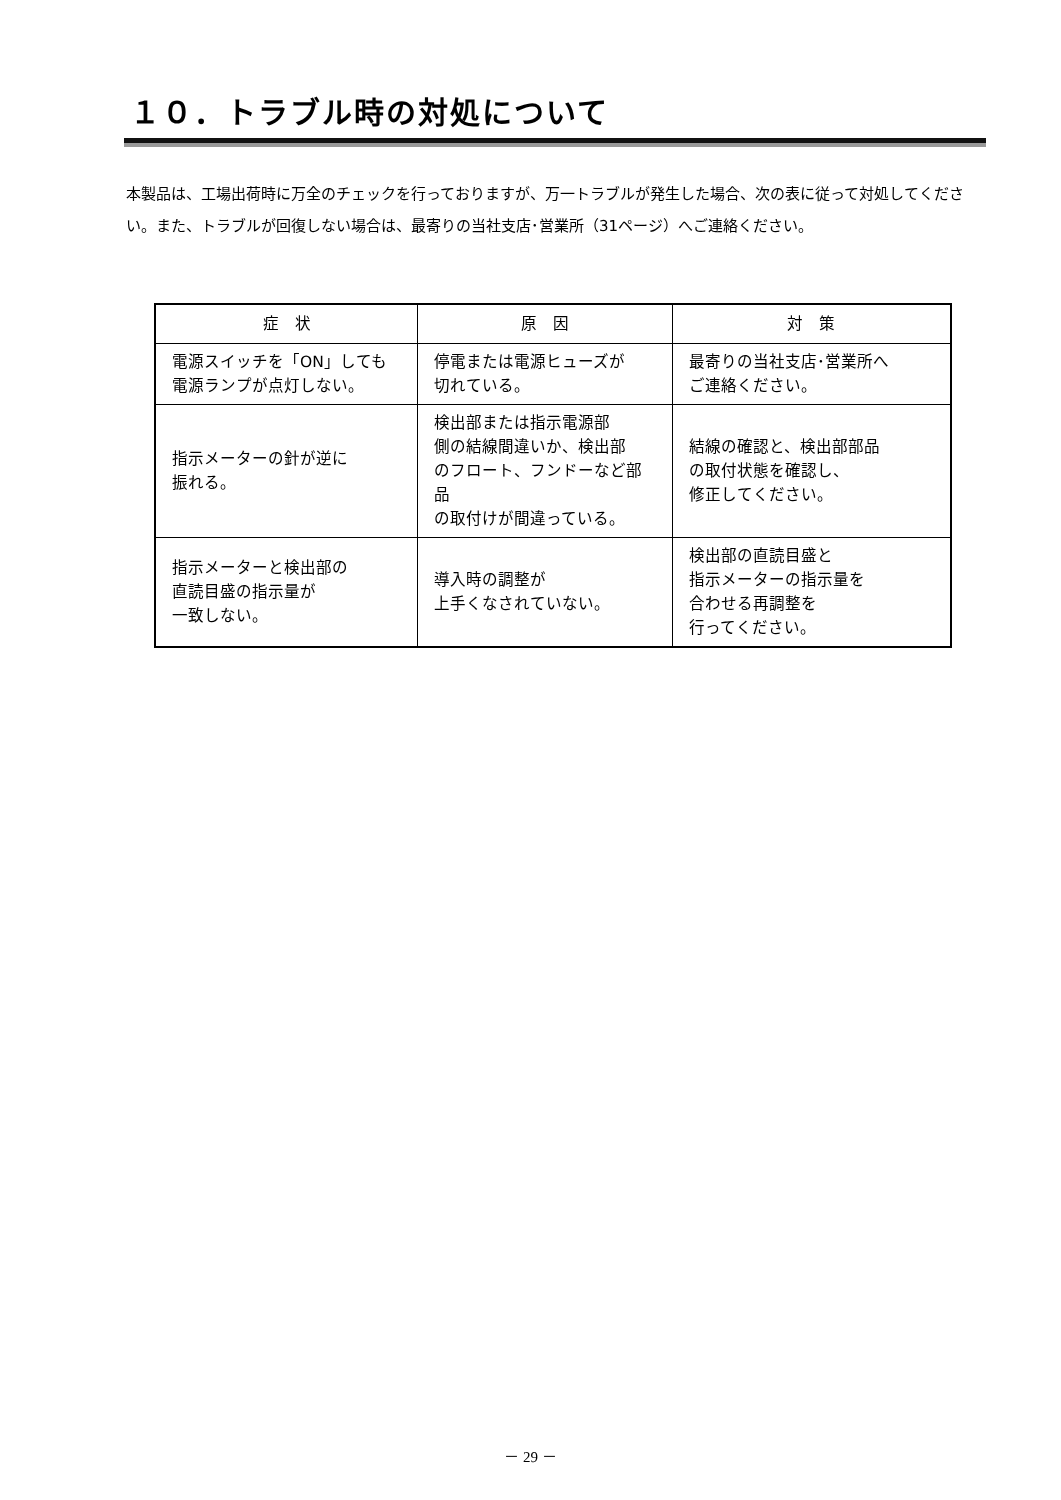１０．トラブル時の対処について
本製品は、工場出荷時に万全のチェックを行っておりますが、万一トラブルが発生した場合、次の表に従って対処してください。また、トラブルが回復しない場合は、最寄りの当社支店･営業所（31ページ）へご連絡ください。
| 症 状 | 原 因 | 対 策 |
| --- | --- | --- |
| 電源スイッチを「ON」しても 電源ランプが点灯しない。 | 停電または電源ヒューズが 切れている。 | 最寄りの当社支店･営業所へ ご連絡ください。 |
| 指示メーターの針が逆に 振れる。 | 検出部または指示電源部 側の結線間違いか、検出部 のフロート、フンドーなど部品 の取付けが間違っている。 | 結線の確認と、検出部部品 の取付状態を確認し、 修正してください。 |
| 指示メーターと検出部の 直読目盛の指示量が 一致しない。 | 導入時の調整が 上手くなされていない。 | 検出部の直読目盛と 指示メーターの指示量を 合わせる再調整を 行ってください。 |
－ 29 －